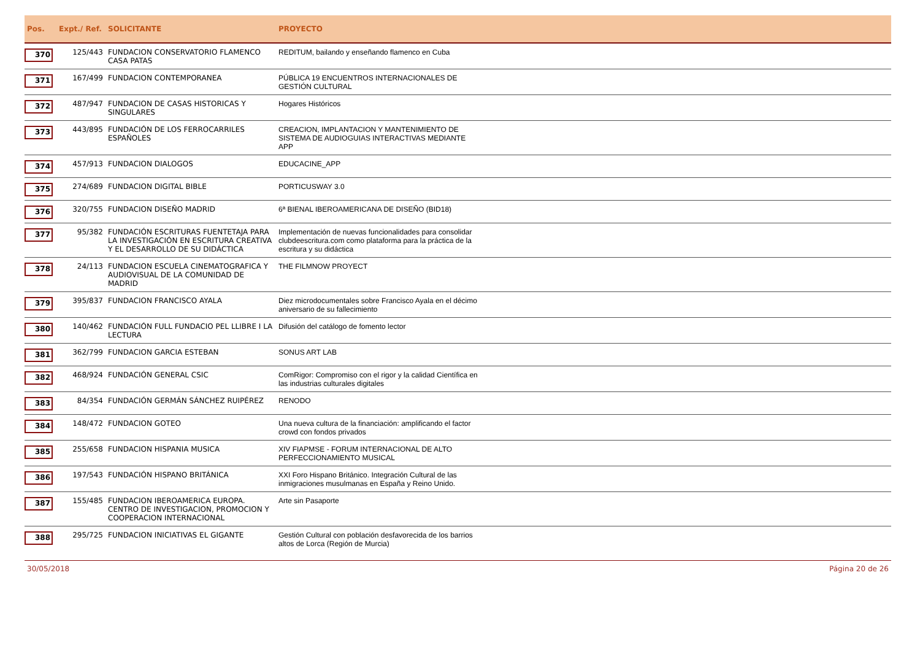| Pos. | Expt./ Ref. | SOLICITANTE | PROYECTO | |
| --- | --- | --- | --- | --- |
| 370 | 125/443 | FUNDACION CONSERVATORIO FLAMENCO CASA PATAS | REDITUM, bailando y enseñando flamenco en Cuba | |
| 371 | 167/499 | FUNDACION CONTEMPORANEA | PÚBLICA 19 ENCUENTROS INTERNACIONALES DE GESTIÓN CULTURAL | |
| 372 | 487/947 | FUNDACION DE CASAS HISTORICAS Y SINGULARES | Hogares Históricos | |
| 373 | 443/895 | FUNDACIÓN DE LOS FERROCARRILES ESPAÑOLES | CREACION, IMPLANTACION Y MANTENIMIENTO DE SISTEMA DE AUDIOGUIAS INTERACTIVAS MEDIANTE APP | |
| 374 | 457/913 | FUNDACION DIALOGOS | EDUCACINE_APP | |
| 375 | 274/689 | FUNDACION DIGITAL BIBLE | PORTICUSWAY 3.0 | |
| 376 | 320/755 | FUNDACION DISEÑO MADRID | 6ª BIENAL IBEROAMERICANA DE DISEÑO (BID18) | |
| 377 | 95/382 | FUNDACIÓN ESCRITURAS FUENTETAJA PARA LA INVESTIGACIÓN EN ESCRITURA CREATIVA Y EL DESARROLLO DE SU DIDÁCTICA | Implementación de nuevas funcionalidades para consolidar clubdeescritura.com como plataforma para la práctica de la escritura y su didáctica | |
| 378 | 24/113 | FUNDACION ESCUELA CINEMATOGRAFICA Y AUDIOVISUAL DE LA COMUNIDAD DE MADRID | THE FILMNOW PROYECT | |
| 379 | 395/837 | FUNDACION FRANCISCO AYALA | Diez microdocumentales sobre Francisco Ayala en el décimo aniversario de su fallecimiento | |
| 380 | 140/462 | FUNDACIÓN FULL FUNDACIO PEL LLIBRE I LA LECTURA | Difusión del catálogo de fomento lector | |
| 381 | 362/799 | FUNDACION GARCIA ESTEBAN | SONUS ART LAB | |
| 382 | 468/924 | FUNDACIÓN GENERAL CSIC | ComRigor: Compromiso con el rigor y la calidad Científica en las industrias culturales digitales | |
| 383 | 84/354 | FUNDACIÓN GERMÁN SÁNCHEZ RUIPÉREZ | RENODO | |
| 384 | 148/472 | FUNDACION GOTEO | Una nueva cultura de la financiación: amplificando el factor crowd con fondos privados | |
| 385 | 255/658 | FUNDACION HISPANIA MUSICA | XIV FIAPMSE - FORUM INTERNACIONAL DE ALTO PERFECCIONAMIENTO MUSICAL | |
| 386 | 197/543 | FUNDACIÓN HISPANO BRITÁNICA | XXI Foro Hispano Británico. Integración Cultural de las inmigraciones musulmanas en España y Reino Unido. | |
| 387 | 155/485 | FUNDACION IBEROAMERICA EUROPA. CENTRO DE INVESTIGACION, PROMOCION Y COOPERACION INTERNACIONAL | Arte sin Pasaporte | |
| 388 | 295/725 | FUNDACION INICIATIVAS EL GIGANTE | Gestión Cultural con población desfavorecida de los barrios altos de Lorca (Región de Murcia) | |
30/05/2018 Página 20 de 26